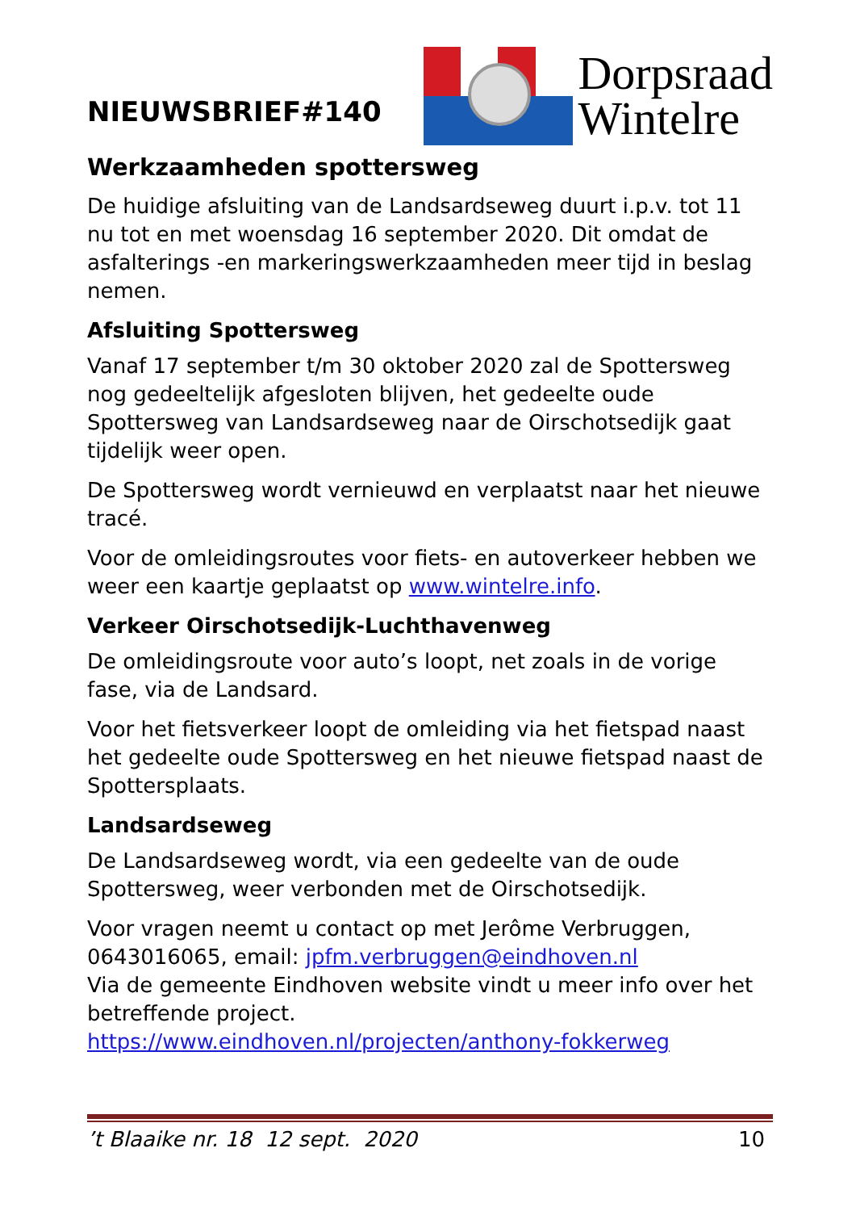NIEUWSBRIEF#140
Dorpsraad
Wintelre
Werkzaamheden spottersweg
De huidige afsluiting van de Landsardseweg duurt i.p.v. tot 11 nu tot en met woensdag 16 september 2020. Dit omdat de asfalterings -en markeringswerkzaamheden meer tijd in beslag nemen.
Afsluiting Spottersweg
Vanaf 17 september t/m 30 oktober 2020 zal de Spottersweg nog gedeeltelijk afgesloten blijven, het gedeelte oude Spottersweg van Landsardseweg naar de Oirschotsedijk gaat tijdelijk weer open.
De Spottersweg wordt vernieuwd en verplaatst naar het nieuwe tracé.
Voor de omleidingsroutes voor fiets- en autoverkeer hebben we weer een kaartje geplaatst op www.wintelre.info.
Verkeer Oirschotsedijk-Luchthavenweg
De omleidingsroute voor auto’s loopt, net zoals in de vorige fase, via de Landsard.
Voor het fietsverkeer loopt de omleiding via het fietspad naast het gedeelte oude Spottersweg en het nieuwe fietspad naast de Spottersplaats.
Landsardseweg
De Landsardseweg wordt, via een gedeelte van de oude Spottersweg, weer verbonden met de Oirschotsedijk.
Voor vragen neemt u contact op met Jerôme Verbruggen, 0643016065, email: jpfm.verbruggen@eindhoven.nl
Via de gemeente Eindhoven website vindt u meer info over het betreffende project.
https://www.eindhoven.nl/projecten/anthony-fokkerweg
’t Blaaike nr. 18 12 sept. 2020 10